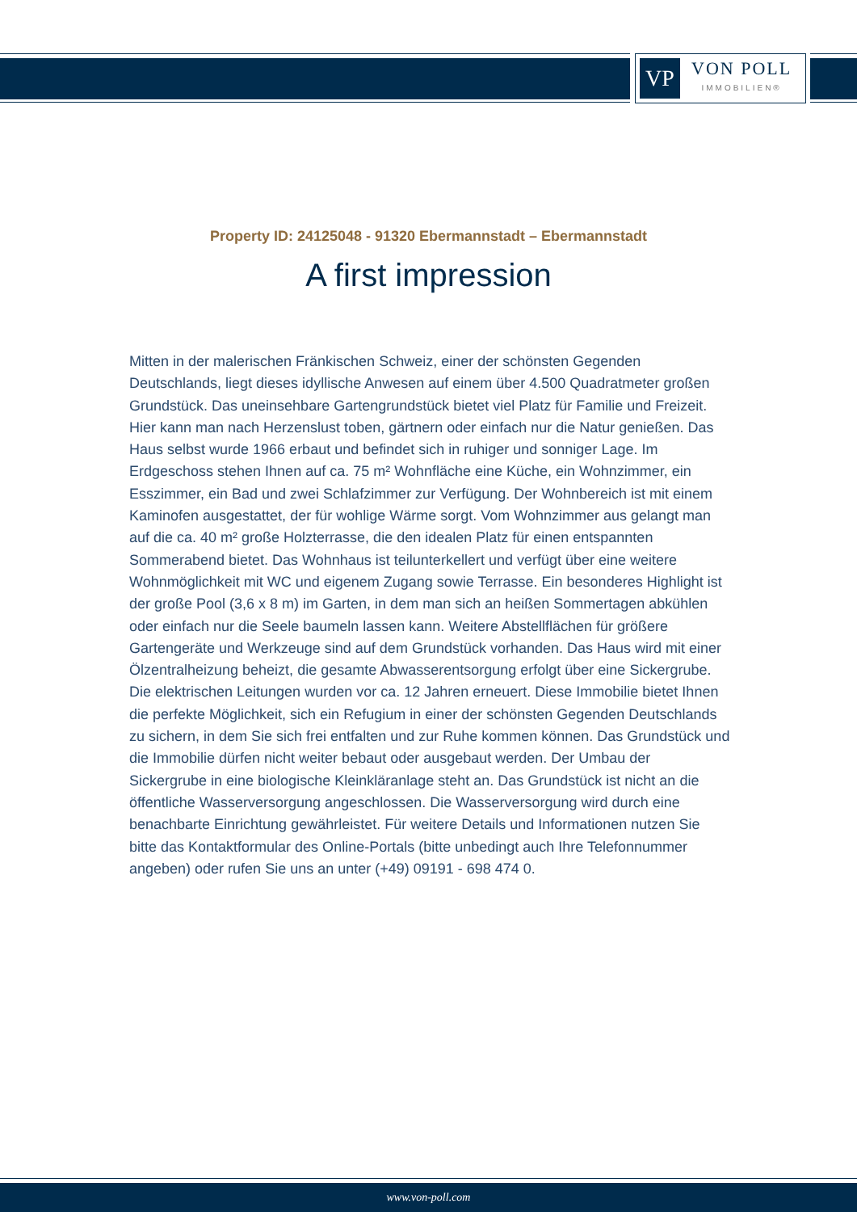VP
VON POLL
IMMOBILIEN®
Property ID: 24125048 - 91320 Ebermannstadt – Ebermannstadt
A first impression
Mitten in der malerischen Fränkischen Schweiz, einer der schönsten Gegenden Deutschlands, liegt dieses idyllische Anwesen auf einem über 4.500 Quadratmeter großen Grundstück. Das uneinsehbare Gartengrundstück bietet viel Platz für Familie und Freizeit. Hier kann man nach Herzenslust toben, gärtnern oder einfach nur die Natur genießen. Das Haus selbst wurde 1966 erbaut und befindet sich in ruhiger und sonniger Lage. Im Erdgeschoss stehen Ihnen auf ca. 75 m² Wohnfläche eine Küche, ein Wohnzimmer, ein Esszimmer, ein Bad und zwei Schlafzimmer zur Verfügung. Der Wohnbereich ist mit einem Kaminofen ausgestattet, der für wohlige Wärme sorgt. Vom Wohnzimmer aus gelangt man auf die ca. 40 m² große Holzterrasse, die den idealen Platz für einen entspannten Sommerabend bietet. Das Wohnhaus ist teilunterkellert und verfügt über eine weitere Wohnmöglichkeit mit WC und eigenem Zugang sowie Terrasse. Ein besonderes Highlight ist der große Pool (3,6 x 8 m) im Garten, in dem man sich an heißen Sommertagen abkühlen oder einfach nur die Seele baumeln lassen kann. Weitere Abstellflächen für größere Gartengeräte und Werkzeuge sind auf dem Grundstück vorhanden. Das Haus wird mit einer Ölzentralheizung beheizt, die gesamte Abwasserentsorgung erfolgt über eine Sickergrube. Die elektrischen Leitungen wurden vor ca. 12 Jahren erneuert. Diese Immobilie bietet Ihnen die perfekte Möglichkeit, sich ein Refugium in einer der schönsten Gegenden Deutschlands zu sichern, in dem Sie sich frei entfalten und zur Ruhe kommen können. Das Grundstück und die Immobilie dürfen nicht weiter bebaut oder ausgebaut werden. Der Umbau der Sickergrube in eine biologische Kleinkläranlage steht an. Das Grundstück ist nicht an die öffentliche Wasserversorgung angeschlossen. Die Wasserversorgung wird durch eine benachbarte Einrichtung gewährleistet. Für weitere Details und Informationen nutzen Sie bitte das Kontaktformular des Online-Portals (bitte unbedingt auch Ihre Telefonnummer angeben) oder rufen Sie uns an unter (+49) 09191 - 698 474 0.
www.von-poll.com